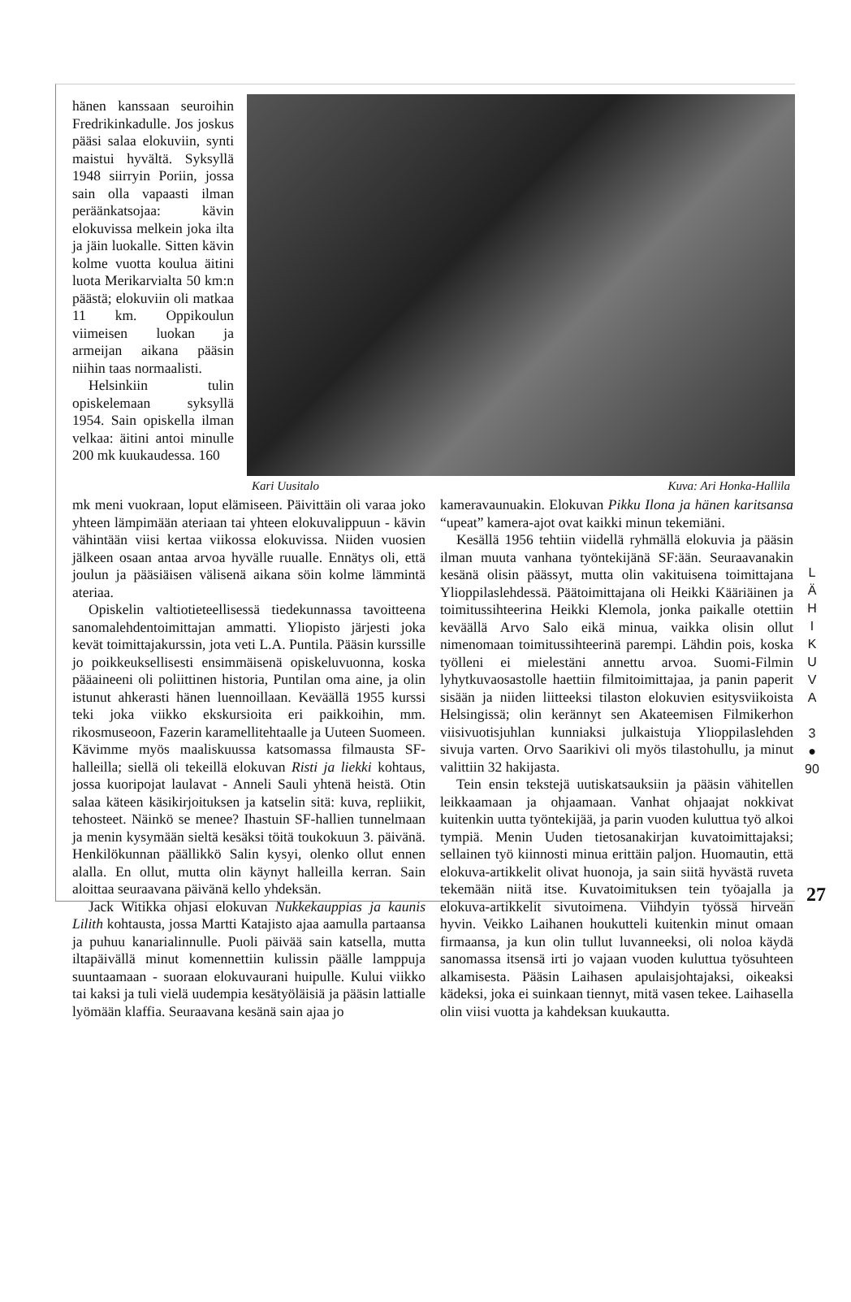hänen kanssaan seuroihin Fredrikinkadulle. Jos joskus pääsi salaa elokuviin, synti maistui hyvältä. Syksyllä 1948 siirryin Poriin, jossa sain olla vapaasti ilman peräänkatsojaa: kävin elokuvissa melkein joka ilta ja jäin luokalle. Sitten kävin kolme vuotta koulua äitini luota Merikarvialta 50 km:n päästä; elokuviin oli matkaa 11 km. Oppikoulun viimeisen luokan ja armeijan aikana pääsin niihin taas normaalisti.
Helsinkiin tulin opiskelemaan syksyllä 1954. Sain opiskella ilman velkaa: äitini antoi minulle 200 mk kuukaudessa. 160
Kari Uusitalo Kuva: Ari Honka-Hallila
mk meni vuokraan, loput elämiseen. Päivittäin oli varaa joko yhteen lämpimään ateriaan tai yhteen elokuvalippuun - kävin vähintään viisi kertaa viikossa elokuvissa. Niiden vuosien jälkeen osaan antaa arvoa hyvälle ruualle. Ennätys oli, että joulun ja pääsiäisen välisenä aikana söin kolme lämmintä ateriaa.
Opiskelin valtiotieteellisessä tiedekunnassa tavoitteena sanomalehdentoimittajan ammatti. Yliopisto järjesti joka kevät toimittajakurssin, jota veti L.A. Puntila. Pääsin kurssille jo poikkeuksellisesti ensimmäisenä opiskeluvuonna, koska pääaineeni oli poliittinen historia, Puntilan oma aine, ja olin istunut ahkerasti hänen luennoillaan. Keväällä 1955 kurssi teki joka viikko ekskursioita eri paikkoihin, mm. rikosmuseoon, Fazerin karamellitehtaalle ja Uuteen Suomeen. Kävimme myös maaliskuussa katsomassa filmausta SF-halleilla; siellä oli tekeillä elokuvan Risti ja liekki kohtaus, jossa kuoripojat laulavat - Anneli Sauli yhtenä heistä. Otin salaa käteen käsikirjoituksen ja katselin sitä: kuva, repliikit, tehosteet. Näinkö se menee? Ihastuin SF-hallien tunnelmaan ja menin kysymään sieltä kesäksi töitä toukokuun 3. päivänä. Henkilökunnan päällikkö Salin kysyi, olenko ollut ennen alalla. En ollut, mutta olin käynyt halleilla kerran. Sain aloittaa seuraavana päivänä kello yhdeksän.
Jack Witikka ohjasi elokuvan Nukkekauppias ja kaunis Lilith kohtausta, jossa Martti Katajisto ajaa aamulla partaansa ja puhuu kanarialinnulle. Puoli päivää sain katsella, mutta iltapäivällä minut komennettiin kulissin päälle lamppuja suuntaamaan - suoraan elokuvaurani huipulle. Kului viikko tai kaksi ja tuli vielä uudempia kesätyöläisiä ja pääsin lattialle lyömään klaffia. Seuraavana kesänä sain ajaa jo
kameravaunuakin. Elokuvan Pikku Ilona ja hänen karitsansa “upeat” kamera-ajot ovat kaikki minun tekemiäni.
Kesällä 1956 tehtiin viidellä ryhmällä elokuvia ja pääsin ilman muuta vanhana työntekijänä SF:ään. Seuraavanakin kesänä olisin päässyt, mutta olin vakituisena toimittajana Ylioppilaslehdessä. Päätoimittajana oli Heikki Kääriäinen ja toimitussihteerina Heikki Klemola, jonka paikalle otettiin keväällä Arvo Salo eikä minua, vaikka olisin ollut nimenomaan toimitussihteerinä parempi. Lähdin pois, koska työlleni ei mielestäni annettu arvoa. Suomi-Filmin lyhytkuvaosastolle haettiin filmitoimittajaa, ja panin paperit sisään ja niiden liitteeksi tilaston elokuvien esitysviikoista Helsingissä; olin kerännyt sen Akateemisen Filmikerhon viisivuotisjuhlan kunniaksi julkaistuja Ylioppilaslehden sivuja varten. Orvo Saarikivi oli myös tilastohullu, ja minut valittiin 32 hakijasta.
Tein ensin tekstejä uutiskatsauksiin ja pääsin vähitellen leikkaamaan ja ohjaamaan. Vanhat ohjaajat nokkivat kuitenkin uutta työntekijää, ja parin vuoden kuluttua työ alkoi tympiä. Menin Uuden tietosanakirjan kuvatoimittajaksi; sellainen työ kiinnosti minua erittäin paljon. Huomautin, että elokuva-artikkelit olivat huonoja, ja sain siitä hyvästä ruveta tekemään niitä itse. Kuvatoimituksen tein työajalla ja elokuva-artikkelit sivutoimena. Viihdyin työssä hirveän hyvin. Veikko Laihanen houkutteli kuitenkin minut omaan firmaansa, ja kun olin tullut luvanneeksi, oli noloa käydä sanomassa itsensä irti jo vajaan vuoden kuluttua työsuhteen alkamisesta. Pääsin Laihasen apulaisjohtajaksi, oikeaksi kädeksi, joka ei suinkaan tiennyt, mitä vasen tekee. Laihasella olin viisi vuotta ja kahdeksan kuukautta.
L
Ä
H
I
K
U
V
A
3
●
90
27